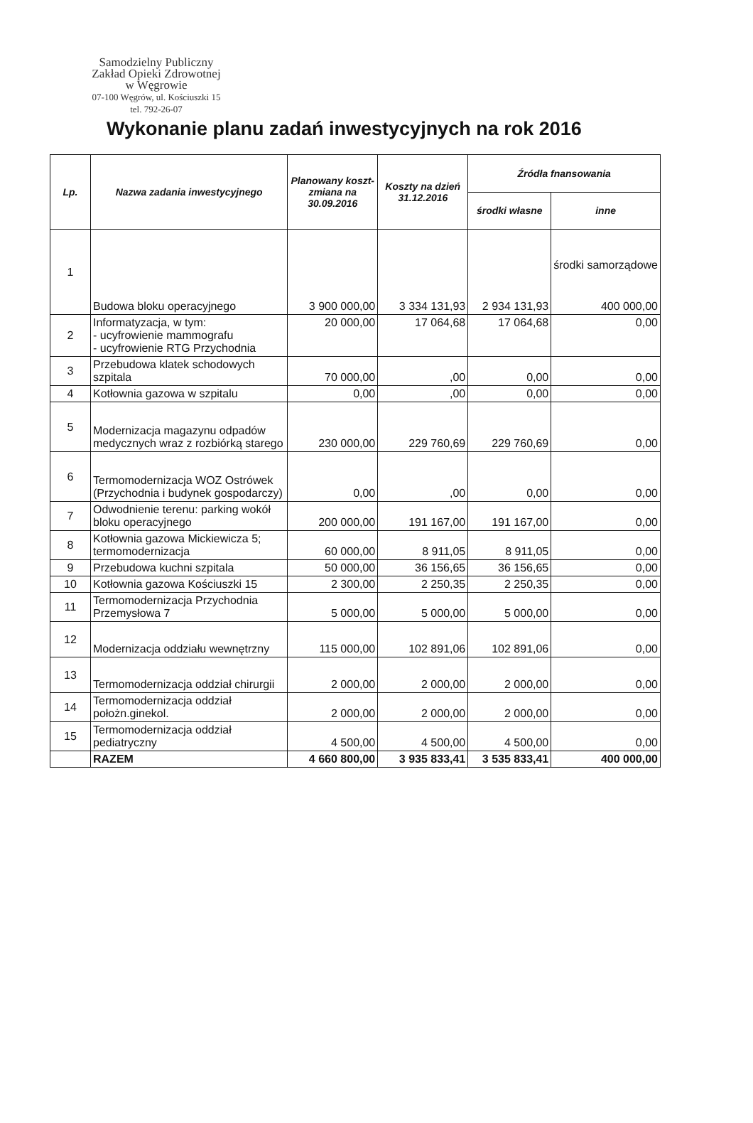Samodzielny Publiczny
Zakład Opieki Zdrowotnej
w Węgrowie
07-100 Węgrów, ul. Kościuszki 15
tel. 792-26-07
Wykonanie planu zadań inwestycyjnych na rok 2016
| Lp. | Nazwa zadania inwestycyjnego | Planowany koszt-zmiana na 30.09.2016 | Koszty na dzień 31.12.2016 | Źródła fnansowania | |
| --- | --- | --- | --- | --- | --- |
| | | | | środki własne | inne |
| 1 | Budowa bloku operacyjnego | 3 900 000,00 | 3 334 131,93 | 2 934 131,93 | środki samorządowe 400 000,00 |
| 2 | Informatyzacja, w tym: - ucyfrowienie mammografu - ucyfrowienie RTG Przychodnia | 20 000,00 | 17 064,68 | 17 064,68 | 0,00 |
| 3 | Przebudowa klatek schodowych szpitala | 70 000,00 | ,00 | 0,00 | 0,00 |
| 4 | Kotłownia gazowa w szpitalu | 0,00 | ,00 | 0,00 | 0,00 |
| 5 | Modernizacja magazynu odpadów medycznych wraz z rozbiórką starego | 230 000,00 | 229 760,69 | 229 760,69 | 0,00 |
| 6 | Termomodernizacja WOZ Ostrówek (Przychodnia i budynek gospodarczy) | 0,00 | ,00 | 0,00 | 0,00 |
| 7 | Odwodnienie terenu: parking wokół bloku operacyjnego | 200 000,00 | 191 167,00 | 191 167,00 | 0,00 |
| 8 | Kotłownia gazowa Mickiewicza 5; termomodernizacja | 60 000,00 | 8 911,05 | 8 911,05 | 0,00 |
| 9 | Przebudowa kuchni szpitala | 50 000,00 | 36 156,65 | 36 156,65 | 0,00 |
| 10 | Kotłownia gazowa Kościuszki 15 | 2 300,00 | 2 250,35 | 2 250,35 | 0,00 |
| 11 | Termomodernizacja Przychodnia Przemysłowa 7 | 5 000,00 | 5 000,00 | 5 000,00 | 0,00 |
| 12 | Modernizacja oddziału wewnętrzny | 115 000,00 | 102 891,06 | 102 891,06 | 0,00 |
| 13 | Termomodernizacja oddział chirurgii | 2 000,00 | 2 000,00 | 2 000,00 | 0,00 |
| 14 | Termomodernizacja oddział położn.ginekol. | 2 000,00 | 2 000,00 | 2 000,00 | 0,00 |
| 15 | Termomodernizacja oddział pediatryczny | 4 500,00 | 4 500,00 | 4 500,00 | 0,00 |
| | RAZEM | 4 660 800,00 | 3 935 833,41 | 3 535 833,41 | 400 000,00 |